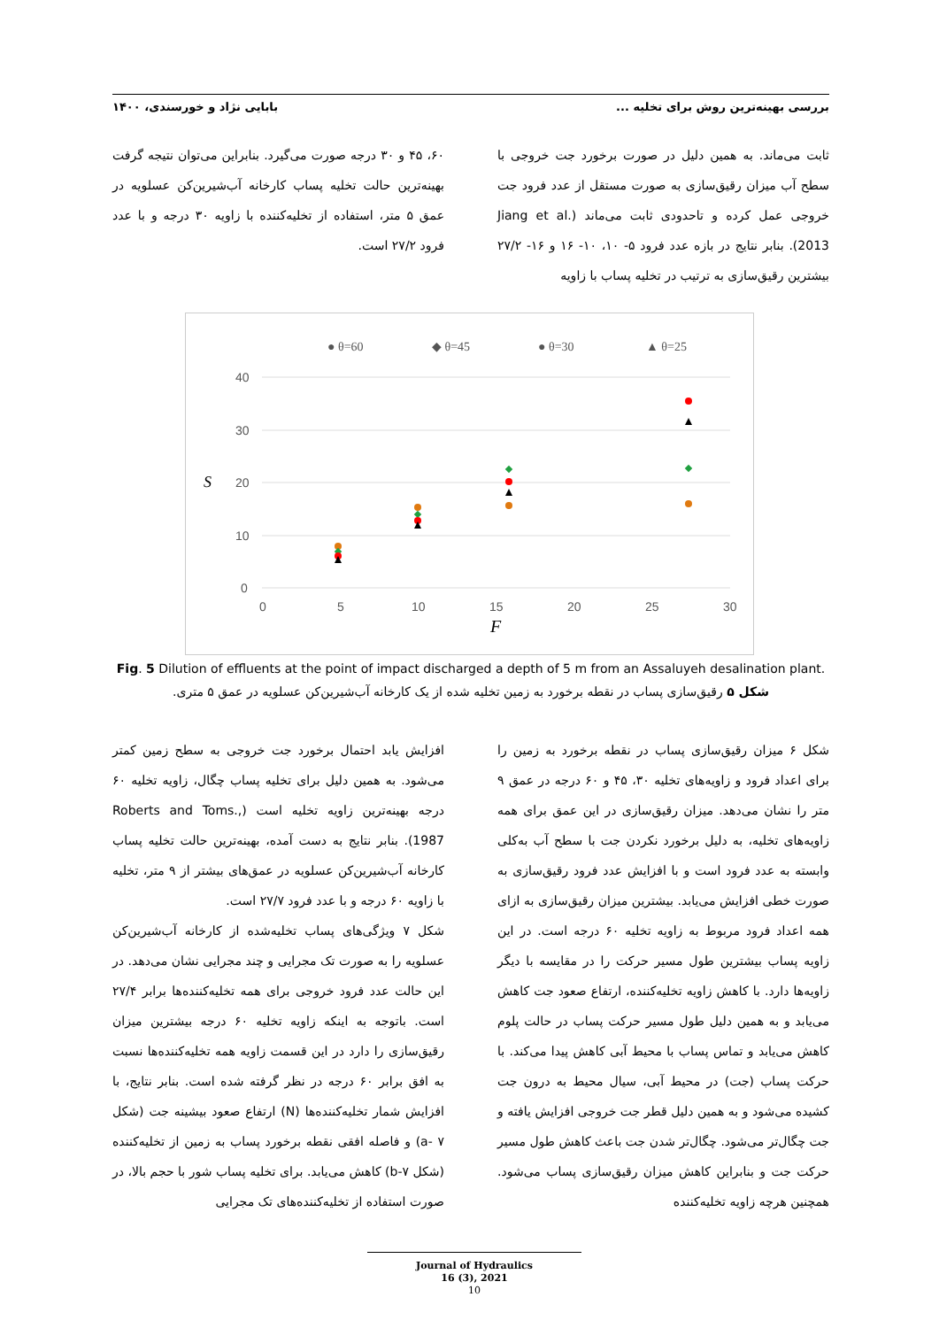بررسی بهینه‌ترین روش برای تخلیه ... بابایی نژاد و خورسندی، ۱۴۰۰
ثابت می‌ماند. به همین دلیل در صورت برخورد جت خروجی با سطح آب میزان رقیق‌سازی به صورت مستقل از عدد فرود جت خروجی عمل کرده و تاحدودی ثابت می‌ماند (Jiang et al. 2013). بنابر نتایج در بازه عدد فرود ۵- ۱۰، ۱۰- ۱۶ و ۱۶- ۲۷/۲ بیشترین رقیق‌سازی به ترتیب در تخلیه پساب با زاویه
۶۰، ۴۵ و ۳۰ درجه صورت می‌گیرد. بنابراین می‌توان نتیجه گرفت بهینه‌ترین حالت تخلیه پساب کارخانه آب‌شیرین‌کن عسلویه در عمق ۵ متر، استفاده از تخلیه‌کننده با زاویه ۳۰ درجه و با عدد فرود ۲۷/۲ است.
● θ=60
◆ θ=45
● θ=30
▲ θ=25
40
30
20
10
0
0
5
10
15
20
25
30
S
F
Fig. 5 Dilution of effluents at the point of impact discharged a depth of 5 m from an Assaluyeh desalination plant.
شکل ۵ رقیق‌سازی پساب در نقطه برخورد به زمین تخلیه شده از یک کارخانه آب‌شیرین‌کن عسلویه در عمق ۵ متری.
شکل ۶ میزان رقیق‌سازی پساب در نقطه برخورد به زمین را برای اعداد فرود و زاویه‌های تخلیه ۳۰، ۴۵ و ۶۰ درجه در عمق ۹ متر را نشان می‌دهد. میزان رقیق‌سازی در این عمق برای همه زاویه‌های تخلیه، به دلیل برخورد نکردن جت با سطح آب به‌کلی وابسته به عدد فرود است و با افزایش عدد فرود رقیق‌سازی به صورت خطی افزایش می‌یابد. بیشترین میزان رقیق‌سازی به ازای همه اعداد فرود مربوط به زاویه تخلیه ۶۰ درجه است. در این زاویه پساب بیشترین طول مسیر حرکت را در مقایسه با دیگر زاویه‌ها دارد. با کاهش زاویه تخلیه‌کننده، ارتفاع صعود جت کاهش می‌یابد و به همین دلیل طول مسیر حرکت پساب در حالت پلوم کاهش می‌یابد و تماس پساب با محیط آبی کاهش پیدا می‌کند. با حرکت پساب (جت) در محیط آبی، سیال محیط به درون جت کشیده می‌شود و به همین دلیل قطر جت خروجی افزایش یافته و جت چگال‌تر می‌شود. چگال‌تر شدن جت باعث کاهش طول مسیر حرکت جت و بنابراین کاهش میزان رقیق‌سازی پساب می‌شود. همچنین هرچه زاویه تخلیه‌کننده
افزایش یابد احتمال برخورد جت خروجی به سطح زمین کمتر می‌شود. به همین دلیل برای تخلیه پساب چگال، زاویه تخلیه ۶۰ درجه بهینه‌ترین زاویه تخلیه است (Roberts and Toms., 1987). بنابر نتایج به دست آمده، بهینه‌ترین حالت تخلیه پساب کارخانه آب‌شیرین‌کن عسلویه در عمق‌های بیشتر از ۹ متر، تخلیه با زاویه ۶۰ درجه و با عدد فرود ۲۷/۷ است.
شکل ۷ ویژگی‌های پساب تخلیه‌شده از کارخانه آب‌شیرین‌کن عسلویه را به صورت تک مجرایی و چند مجرایی نشان می‌دهد. در این حالت عدد فرود خروجی برای همه تخلیه‌کننده‌ها برابر ۲۷/۴ است. باتوجه به اینکه زاویه تخلیه ۶۰ درجه بیشترین میزان رقیق‌سازی را دارد در این قسمت زاویه همه تخلیه‌کننده‌ها نسبت به افق برابر ۶۰ درجه در نظر گرفته شده است. بنابر نتایج، با افزایش شمار تخلیه‌کننده‌ها (N) ارتفاع صعود بیشینه جت (شکل ۷ -a) و فاصله افقی نقطه برخورد پساب به زمین از تخلیه‌کننده (شکل ۷-b) کاهش می‌یابد. برای تخلیه پساب شور با حجم بالا، در صورت استفاده از تخلیه‌کننده‌های تک مجرایی
Journal of Hydraulics
16 (3), 2021
10